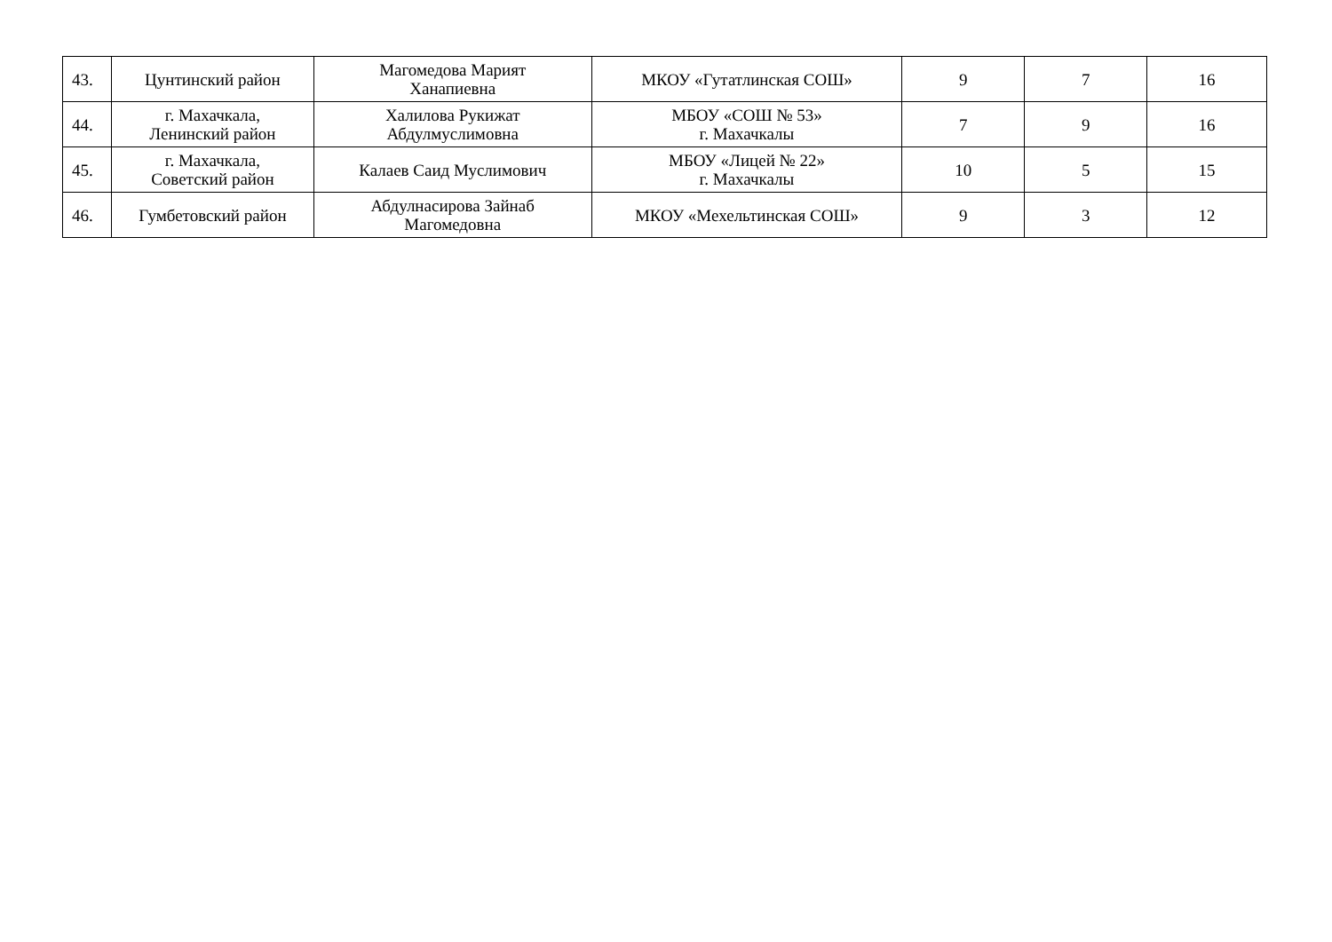| 43. | Цунтинский район | Магомедова Марият Ханапиевна | МКОУ «Гутатлинская СОШ» | 9 | 7 | 16 |
| 44. | г. Махачкала, Ленинский район | Халилова Рукижат Абдулмуслимовна | МБОУ «СОШ № 53» г. Махачкалы | 7 | 9 | 16 |
| 45. | г. Махачкала, Советский район | Калаев Саид Муслимович | МБОУ «Лицей № 22» г. Махачкалы | 10 | 5 | 15 |
| 46. | Гумбетовский район | Абдулнасирова Зайнаб Магомедовна | МКОУ «Мехельтинская СОШ» | 9 | 3 | 12 |